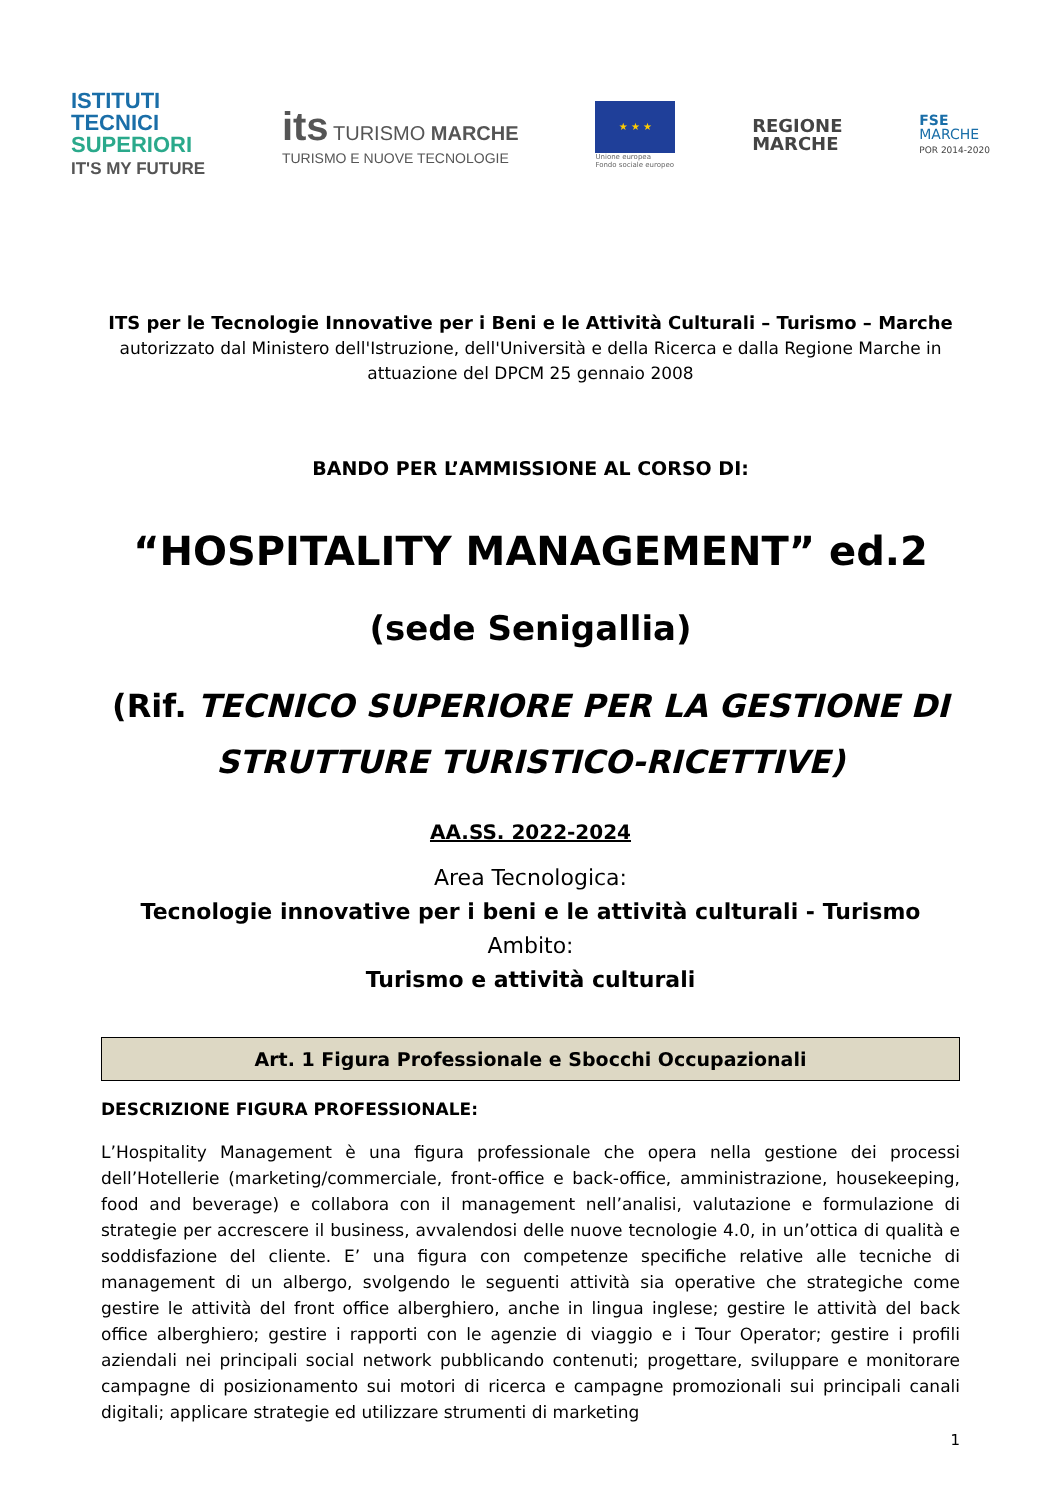ISTITUTI
TECNICI
SUPERIORI
IT'S MY FUTURE
its TURISMO MARCHE
TURISMO E NUOVE TECNOLOGIE
★ ★ ★
Unione europea
Fondo sociale europeo
REGIONE
MARCHE
FSE
MARCHE
POR 2014-2020
ITS per le Tecnologie Innovative per i Beni e le Attività Culturali – Turismo – Marche
autorizzato dal Ministero dell'Istruzione, dell'Università e della Ricerca e dalla Regione Marche in attuazione del DPCM 25 gennaio 2008
BANDO PER L’AMMISSIONE AL CORSO DI:
“HOSPITALITY MANAGEMENT” ed.2
(sede Senigallia)
(Rif. TECNICO SUPERIORE PER LA GESTIONE DI STRUTTURE TURISTICO-RICETTIVE)
AA.SS. 2022-2024
Area Tecnologica:
Tecnologie innovative per i beni e le attività culturali - Turismo
Ambito:
Turismo e attività culturali
Art. 1 Figura Professionale e Sbocchi Occupazionali
DESCRIZIONE FIGURA PROFESSIONALE:
L’Hospitality Management è una figura professionale che opera nella gestione dei processi dell’Hotellerie (marketing/commerciale, front-office e back-office, amministrazione, housekeeping, food and beverage) e collabora con il management nell’analisi, valutazione e formulazione di strategie per accrescere il business, avvalendosi delle nuove tecnologie 4.0, in un’ottica di qualità e soddisfazione del cliente. E’ una figura con competenze specifiche relative alle tecniche di management di un albergo, svolgendo le seguenti attività sia operative che strategiche come gestire le attività del front office alberghiero, anche in lingua inglese; gestire le attività del back office alberghiero; gestire i rapporti con le agenzie di viaggio e i Tour Operator; gestire i profili aziendali nei principali social network pubblicando contenuti; progettare, sviluppare e monitorare campagne di posizionamento sui motori di ricerca e campagne promozionali sui principali canali digitali; applicare strategie ed utilizzare strumenti di marketing
1